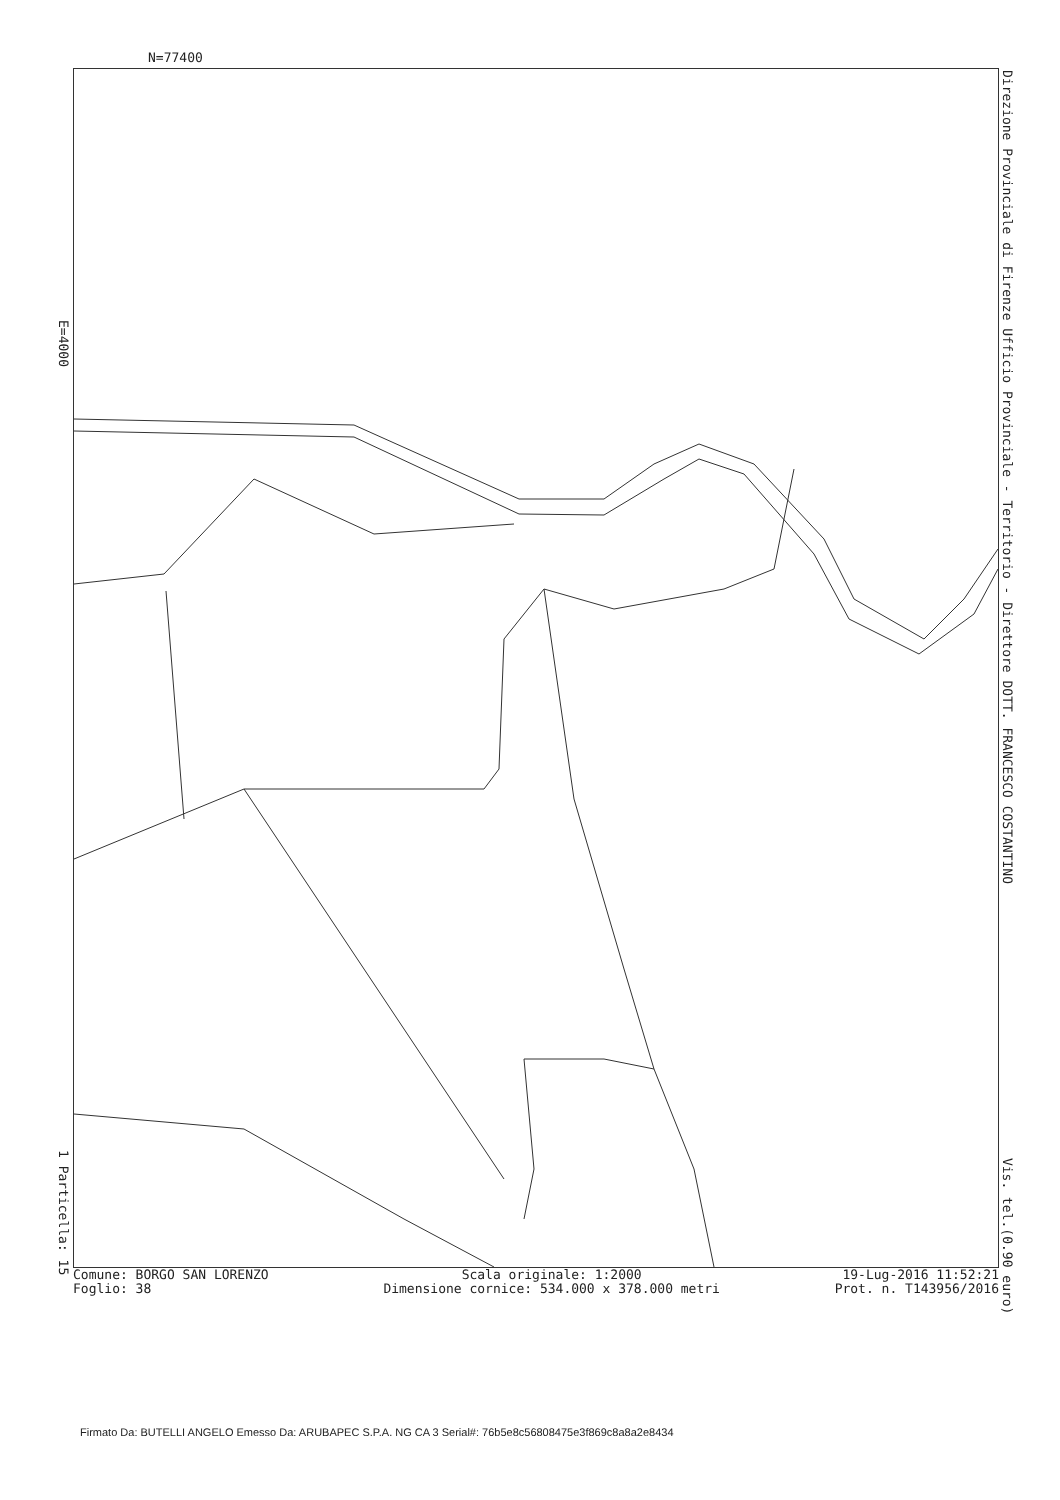N=77400
E=4000
1 Particella: 15
Direzione Provinciale di Firenze Ufficio Provinciale - Territorio - Direttore DOTT. FRANCESCO COSTANTINO Vis. tel.(0.90 euro)
Comune: BORGO SAN LORENZO
Foglio: 38
Scala originale: 1:2000
Dimensione cornice: 534.000 x 378.000 metri
19-Lug-2016 11:52:21
Prot. n. T143956/2016
Firmato Da: BUTELLI ANGELO Emesso Da: ARUBAPEC S.P.A. NG CA 3 Serial#: 76b5e8c56808475e3f869c8a8a2e8434